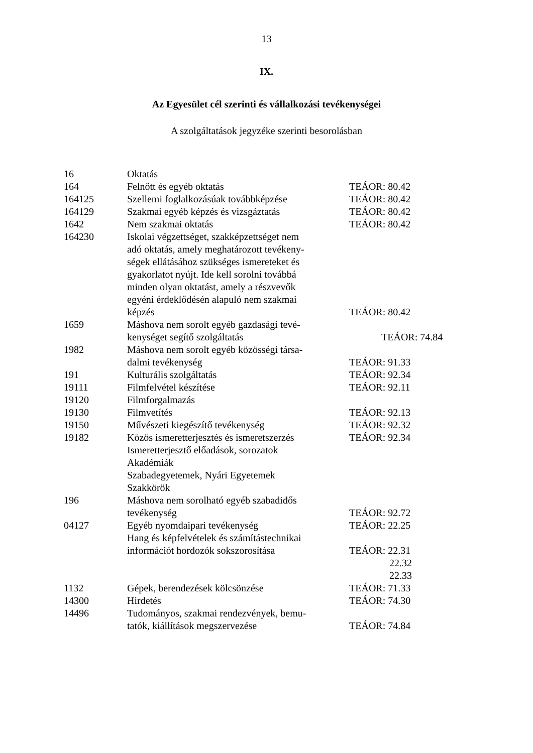13
IX.
Az Egyesület cél szerinti és vállalkozási tevékenységei
A szolgáltatások jegyzéke szerinti besorolásban
| 16 | Oktatás | |
| 164 | Felnőtt és egyéb oktatás | TEÁOR: 80.42 |
| 164125 | Szellemi foglalkozásúak továbbképzése | TEÁOR: 80.42 |
| 164129 | Szakmai egyéb képzés és vizsgáztatás | TEÁOR: 80.42 |
| 1642 | Nem szakmai oktatás | TEÁOR: 80.42 |
| 164230 | Iskolai végzettséget, szakképzettséget nem adó oktatás, amely meghatározott tevékeny- ségek ellátásához szükséges ismereteket és gyakorlatot nyújt. Ide kell sorolni továbbá minden olyan oktatást, amely a részvevők egyéni érdeklődésén alapuló nem szakmai képzés | TEÁOR: 80.42 |
| 1659 | Máshova nem sorolt egyéb gazdasági tevé- kenységet segítő szolgáltatás | TEÁOR: 74.84 |
| 1982 | Máshova nem sorolt egyéb közösségi társa- dalmi tevékenység | TEÁOR: 91.33 |
| 191 | Kulturális szolgáltatás | TEÁOR: 92.34 |
| 19111 | Filmfelvétel készítése | TEÁOR: 92.11 |
| 19120 | Filmforgalmazás | |
| 19130 | Filmvetítés | TEÁOR: 92.13 |
| 19150 | Művészeti kiegészítő tevékenység | TEÁOR: 92.32 |
| 19182 | Közös ismeretterjesztés és ismeretszerzés Ismeretterjesztő előadások, sorozatok Akadémiák Szabadegyetemek, Nyári Egyetemek Szakkörök | TEÁOR: 92.34 |
| 196 | Máshova nem sorolható egyéb szabadidős tevékenység | TEÁOR: 92.72 |
| 04127 | Egyéb nyomdaipari tevékenység Hang és képfelvételek és számítástechnikai információt hordozók sokszorosítása | TEÁOR: 22.25 TEÁOR: 22.31 22.32 22.33 |
| 1132 | Gépek, berendezések kölcsönzése | TEÁOR: 71.33 |
| 14300 | Hirdetés | TEÁOR: 74.30 |
| 14496 | Tudományos, szakmai rendezvények, bemu- tatók, kiállítások megszervezése | TEÁOR: 74.84 |